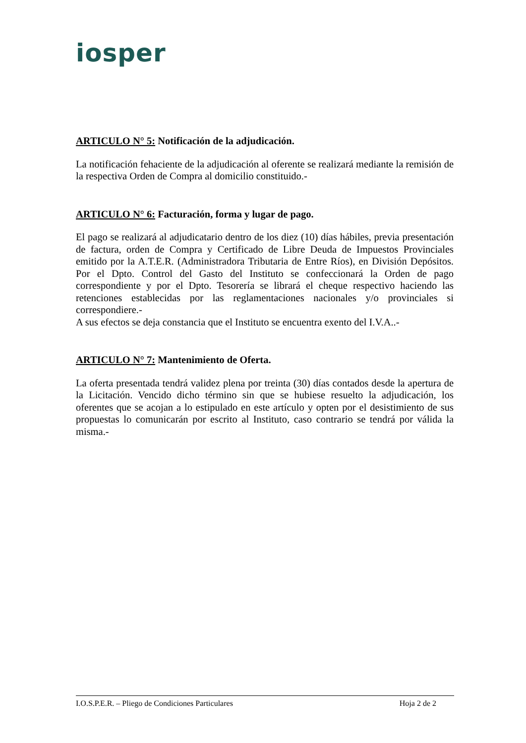iosper
ARTICULO N° 5: Notificación de la adjudicación.
La notificación fehaciente de la adjudicación al oferente se realizará mediante la remisión de la respectiva Orden de Compra al domicilio constituido.-
ARTICULO N° 6: Facturación, forma y lugar de pago.
El pago se realizará al adjudicatario dentro de los diez (10) días hábiles, previa presentación de factura, orden de Compra y Certificado de Libre Deuda de Impuestos Provinciales emitido por la A.T.E.R. (Administradora Tributaria de Entre Ríos), en División Depósitos. Por el Dpto. Control del Gasto del Instituto se confeccionará la Orden de pago correspondiente y por el Dpto. Tesorería se librará el cheque respectivo haciendo las retenciones establecidas por las reglamentaciones nacionales y/o provinciales si correspondiere.-
A sus efectos se deja constancia que el Instituto se encuentra exento del I.V.A..-
ARTICULO N° 7: Mantenimiento de Oferta.
La oferta presentada tendrá validez plena por treinta (30) días contados desde la apertura de la Licitación. Vencido dicho término sin que se hubiese resuelto la adjudicación, los oferentes que se acojan a lo estipulado en este artículo y opten por el desistimiento de sus propuestas lo comunicarán por escrito al Instituto, caso contrario se tendrá por válida la misma.-
I.O.S.P.E.R. – Pliego de Condiciones Particulares Hoja 2 de 2